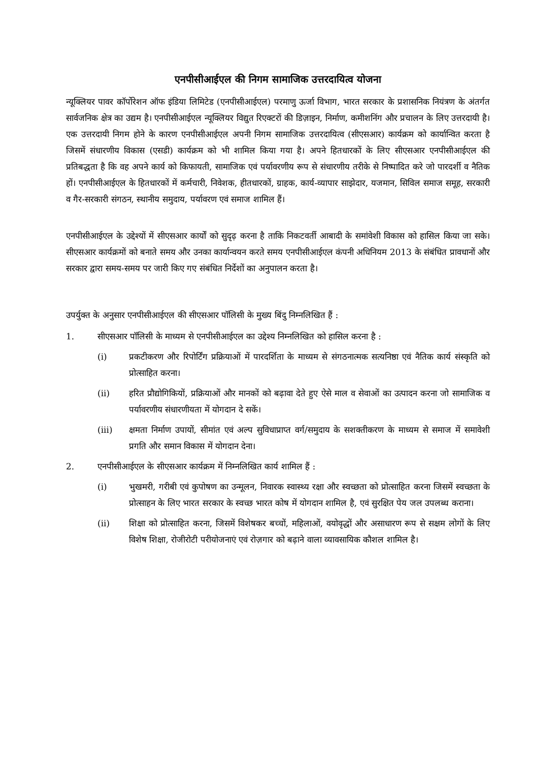एनपीसीआईएल की निगम सामाजिक उत्तरदायित्व योजना
न्यूक्लियर पावर कॉर्पोरेशन ऑफ इंडिया लिमिटेड (एनपीसीआईएल) परमाणु ऊर्जा विभाग, भारत सरकार के प्रशासनिक नियंत्रण के अंतर्गत सार्वजनिक क्षेत्र का उद्यम है। एनपीसीआईएल न्यूक्लियर विद्युत रिएक्टरों की डिज़ाइन, निर्माण, कमीशनिंग और प्रचालन के लिए उत्तरदायी है। एक उत्तरदायी निगम होने के कारण एनपीसीआईएल अपनी निगम सामाजिक उत्तरदायित्व (सीएसआर) कार्यक्रम को कार्यान्वित करता है जिसमें संधारणीय विकास (एसडी) कार्यक्रम को भी शामिल किया गया है। अपने हितधारकों के लिए सीएसआर एनपीसीआईएल की प्रतिबद्धता है कि वह अपने कार्य को किफायती, सामाजिक एवं पर्यावरणीय रूप से संधारणीय तरीके से निष्पादित करे जो पारदर्शी व नैतिक हों। एनपीसीआईएल के हितधारकों में कर्मचारी, निवेशक, हीतधारकों, ग्राहक, कार्य-व्यापार साझेदार, यजमान, सिविल समाज समूह, सरकारी व गैर-सरकारी संगठन, स्थानीय समुदाय, पर्यावरण एवं समाज शामिल हैं।
एनपीसीआईएल के उद्देश्यों में सीएसआर कार्यों को सुदृढ़ करना है ताकि निकटवर्ती आबादी के समांवेशी विकास को हासिल किया जा सके। सीएसआर कार्यक्रमों को बनाते समय और उनका कार्यान्वयन करते समय एनपीसीआईएल कंपनी अधिनियम 2013 के संबंधित प्रावधानों और सरकार द्वारा समय-समय पर जारी किए गए संबंधित निर्देशों का अनुपालन करता है।
उपर्युक्त के अनुसार एनपीसीआईएल की सीएसआर पॉलिसी के मुख्य बिंदु निम्नलिखित हैं :
1. सीएसआर पॉलिसी के माध्यम से एनपीसीआईएल का उद्देश्य निम्नलिखित को हासिल करना है :
(i) प्रकटीकरण और रिपोर्टिंग प्रक्रियाओं में पारदर्शिता के माध्यम से संगठनात्मक सत्यनिष्ठा एवं नैतिक कार्य संस्कृति को प्रोत्साहित करना।
(ii) हरित प्रौद्योगिकियों, प्रक्रियाओं और मानकों को बढ़ावा देते हुए ऐसे माल व सेवाओं का उत्पादन करना जो सामाजिक व पर्यावरणीय संधारणीयता में योगदान दे सकें।
(iii) क्षमता निर्माण उपायों, सीमांत एवं अल्प सुविधाप्राप्त वर्ग/समुदाय के सशक्तीकरण के माध्यम से समाज में समावेशी प्रगति और समान विकास में योगदान देना।
2. एनपीसीआईएल के सीएसआर कार्यक्रम में निम्नलिखित कार्य शामिल हैं :
(i) भुखमरी, गरीबी एवं कुपोषण का उन्मूलन, निवारक स्वास्थ्य रक्षा और स्वच्छता को प्रोत्साहित करना जिसमें स्वच्छता के प्रोत्साहन के लिए भारत सरकार के स्वच्छ भारत कोष में योगदान शामिल है, एवं सुरक्षित पेय जल उपलब्ध कराना।
(ii) शिक्षा को प्रोत्साहित करना, जिसमें विशेषकर बच्चों, महिलाओं, वयोवृद्धों और असाधारण रूप से सक्षम लोगों के लिए विशेष शिक्षा, रोजीरोटी परीयोजनाएं एवं रोज़गार को बढ़ाने वाला व्यावसायिक कौशल शामिल है।